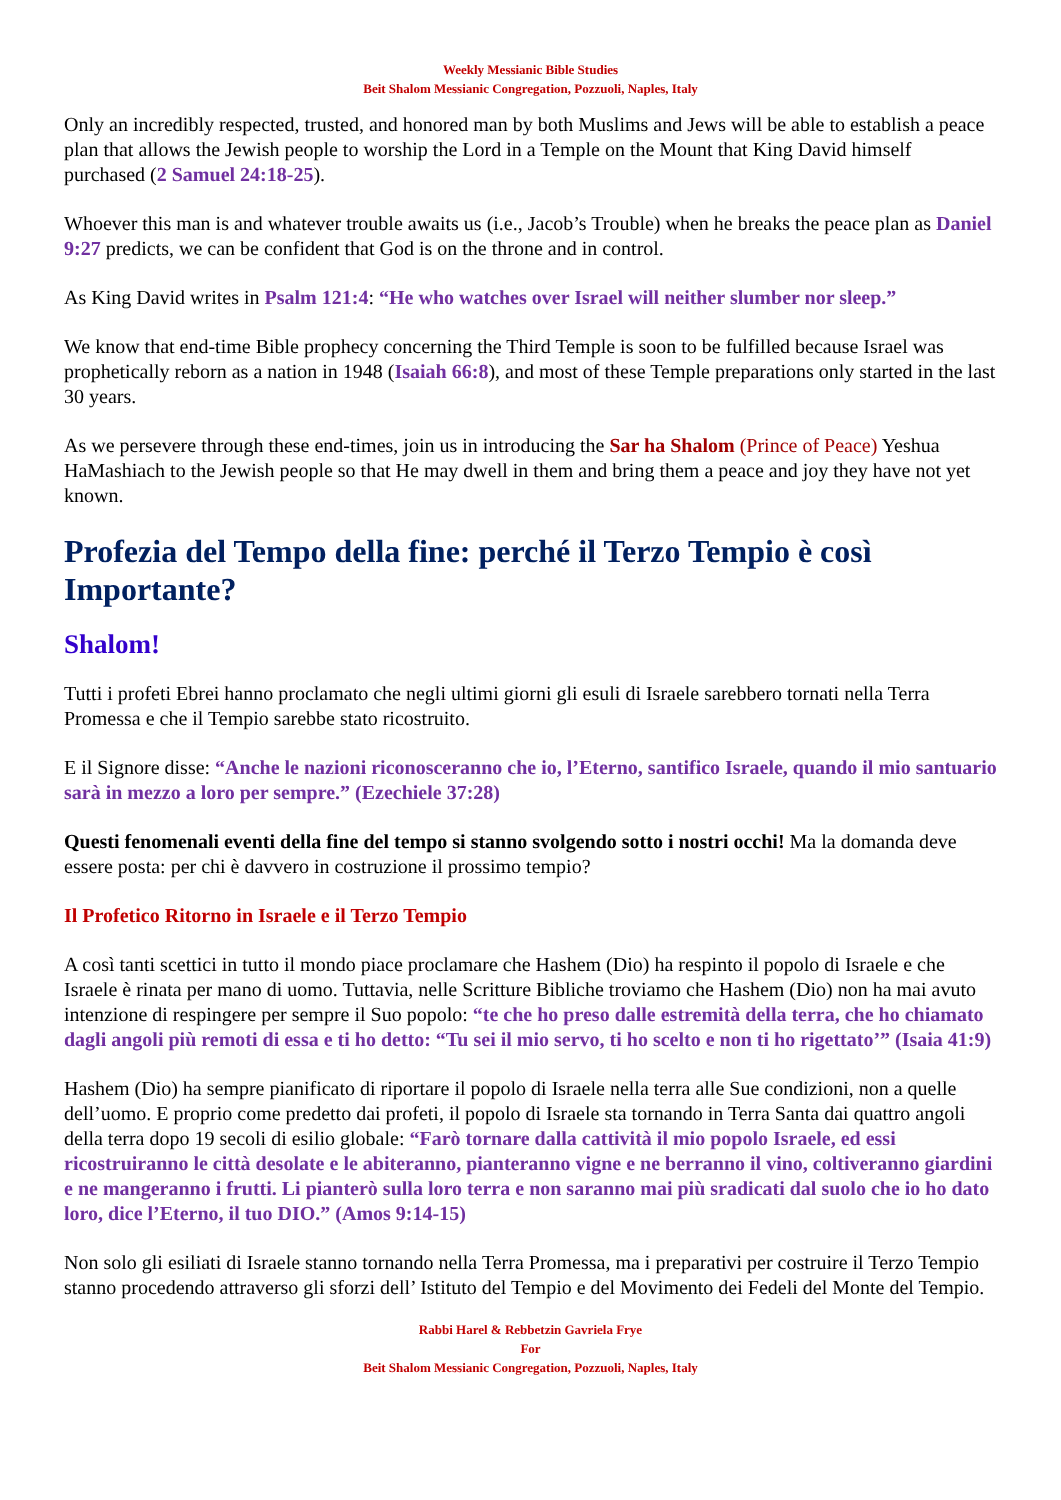Weekly Messianic Bible Studies
Beit Shalom Messianic Congregation, Pozzuoli, Naples, Italy
Only an incredibly respected, trusted, and honored man by both Muslims and Jews will be able to establish a peace plan that allows the Jewish people to worship the Lord in a Temple on the Mount that King David himself purchased (2 Samuel 24:18-25).
Whoever this man is and whatever trouble awaits us (i.e., Jacob’s Trouble) when he breaks the peace plan as Daniel 9:27 predicts, we can be confident that God is on the throne and in control.
As King David writes in Psalm 121:4: “He who watches over Israel will neither slumber nor sleep.”
We know that end-time Bible prophecy concerning the Third Temple is soon to be fulfilled because Israel was prophetically reborn as a nation in 1948 (Isaiah 66:8), and most of these Temple preparations only started in the last 30 years.
As we persevere through these end-times, join us in introducing the Sar ha Shalom (Prince of Peace) Yeshua HaMashiach to the Jewish people so that He may dwell in them and bring them a peace and joy they have not yet known.
Profezia del Tempo della fine: perché il Terzo Tempio è così Importante?
Shalom!
Tutti i profeti Ebrei hanno proclamato che negli ultimi giorni gli esuli di Israele sarebbero tornati nella Terra Promessa e che il Tempio sarebbe stato ricostruito.
E il Signore disse: “Anche le nazioni riconosceranno che io, l’Eterno, santifico Israele, quando il mio santuario sarà in mezzo a loro per sempre.” (Ezechiele 37:28)
Questi fenomenali eventi della fine del tempo si stanno svolgendo sotto i nostri occhi! Ma la domanda deve essere posta: per chi è davvero in costruzione il prossimo tempio?
Il Profetico Ritorno in Israele e il Terzo Tempio
A così tanti scettici in tutto il mondo piace proclamare che Hashem (Dio) ha respinto il popolo di Israele e che Israele è rinata per mano di uomo. Tuttavia, nelle Scritture Bibliche troviamo che Hashem (Dio) non ha mai avuto intenzione di respingere per sempre il Suo popolo: “te che ho preso dalle estremità della terra, che ho chiamato dagli angoli più remoti di essa e ti ho detto: “Tu sei il mio servo, ti ho scelto e non ti ho rigettato’” (Isaia 41:9)
Hashem (Dio) ha sempre pianificato di riportare il popolo di Israele nella terra alle Sue condizioni, non a quelle dell’uomo. E proprio come predetto dai profeti, il popolo di Israele sta tornando in Terra Santa dai quattro angoli della terra dopo 19 secoli di esilio globale: “Farò tornare dalla cattività il mio popolo Israele, ed essi ricostruiranno le città desolate e le abiteranno, pianteranno vigne e ne berranno il vino, coltiveranno giardini e ne mangeranno i frutti. Li pianterò sulla loro terra e non saranno mai più sradicati dal suolo che io ho dato loro, dice l’Eterno, il tuo DIO.” (Amos 9:14-15)
Non solo gli esiliati di Israele stanno tornando nella Terra Promessa, ma i preparativi per costruire il Terzo Tempio stanno procedendo attraverso gli sforzi dell’ Istituto del Tempio e del Movimento dei Fedeli del Monte del Tempio.
Rabbi Harel & Rebbetzin Gavriela Frye
For
Beit Shalom Messianic Congregation, Pozzuoli, Naples, Italy